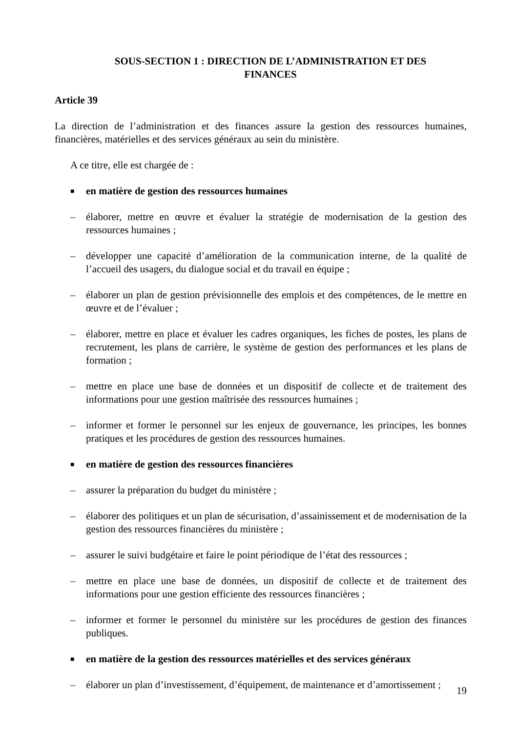SOUS-SECTION 1 : DIRECTION DE L’ADMINISTRATION ET DES
FINANCES
Article 39
La direction de l’administration et des finances assure la gestion des ressources humaines, financières, matérielles et des services généraux au sein du ministère.
A ce titre, elle est chargée de :
■ en matière de gestion des ressources humaines
– élaborer, mettre en œuvre et évaluer la stratégie de modernisation de la gestion des ressources humaines ;
– développer une capacité d’amélioration de la communication interne, de la qualité de l’accueil des usagers, du dialogue social et du travail en équipe ;
– élaborer un plan de gestion prévisionnelle des emplois et des compétences, de le mettre en œuvre et de l’évaluer ;
– élaborer, mettre en place et évaluer les cadres organiques, les fiches de postes, les plans de recrutement, les plans de carrière, le système de gestion des performances et les plans de formation ;
– mettre en place une base de données et un dispositif de collecte et de traitement des informations pour une gestion maîtrisée des ressources humaines ;
– informer et former le personnel sur les enjeux de gouvernance, les principes, les bonnes pratiques et les procédures de gestion des ressources humaines.
■ en matière de gestion des ressources financières
– assurer la préparation du budget du ministère ;
– élaborer des politiques et un plan de sécurisation, d’assainissement et de modernisation de la gestion des ressources financières du ministère ;
– assurer le suivi budgétaire et faire le point périodique de l’état des ressources ;
– mettre en place une base de données, un dispositif de collecte et de traitement des informations pour une gestion efficiente des ressources financières ;
– informer et former le personnel du ministère sur les procédures de gestion des finances publiques.
■ en matière de la gestion des ressources matérielles et des services généraux
– élaborer un plan d’investissement, d’équipement, de maintenance et d’amortissement ;
19